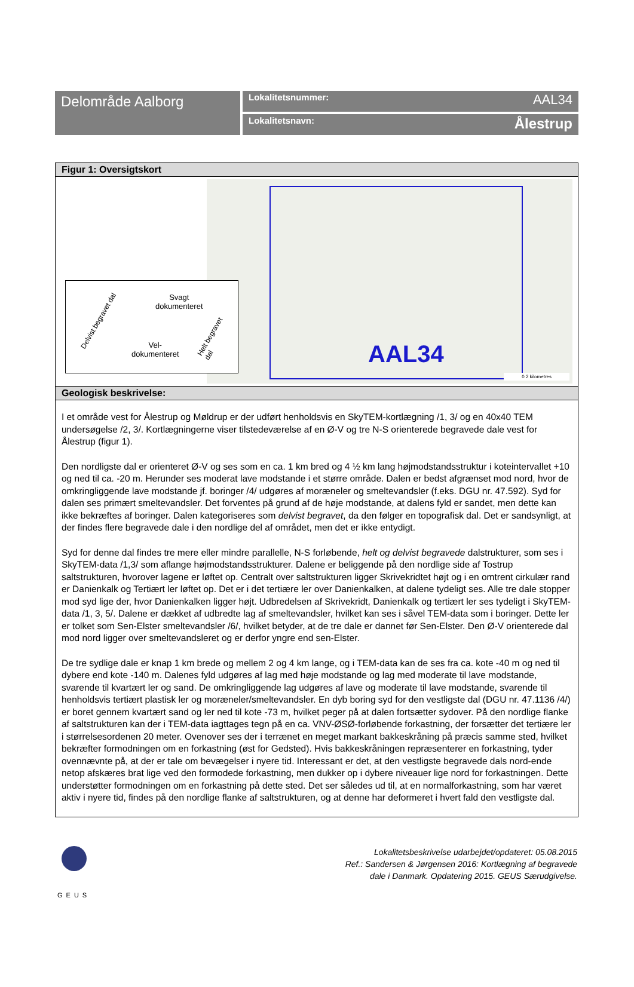Delområde Aalborg
Lokalitetsnummer: AAL34
Lokalitetsnavn: Ålestrup
Figur 1: Oversigtskort
AAL34
0 2 kilometres
Svagt
dokumenteret
Vel-
dokumenteret
Delvist begravet dal
Helt begravet dal
Geologisk beskrivelse:
I et område vest for Ålestrup og Møldrup er der udført henholdsvis en SkyTEM-kortlægning /1, 3/ og en 40x40 TEM undersøgelse /2, 3/. Kortlægningerne viser tilstedeværelse af en Ø-V og tre N-S orienterede begravede dale vest for Ålestrup (figur 1).
Den nordligste dal er orienteret Ø-V og ses som en ca. 1 km bred og 4 ½ km lang højmodstandsstruktur i koteintervallet +10 og ned til ca. -20 m. Herunder ses moderat lave modstande i et større område. Dalen er bedst afgrænset mod nord, hvor de omkringliggende lave modstande jf. boringer /4/ udgøres af moræneler og smeltevandsler (f.eks. DGU nr. 47.592). Syd for dalen ses primært smeltevandsler. Det forventes på grund af de høje modstande, at dalens fyld er sandet, men dette kan ikke bekræftes af boringer. Dalen kategoriseres som delvist begravet, da den følger en topografisk dal. Det er sandsynligt, at der findes flere begravede dale i den nordlige del af området, men det er ikke entydigt.
Syd for denne dal findes tre mere eller mindre parallelle, N-S forløbende, helt og delvist begravede dalstrukturer, som ses i SkyTEM-data /1,3/ som aflange højmodstandsstrukturer. Dalene er beliggende på den nordlige side af Tostrup saltstrukturen, hvorover lagene er løftet op. Centralt over saltstrukturen ligger Skrivekridtet højt og i en omtrent cirkulær rand er Danienkalk og Tertiært ler løftet op. Det er i det tertiære ler over Danienkalken, at dalene tydeligt ses. Alle tre dale stopper mod syd lige der, hvor Danienkalken ligger højt. Udbredelsen af Skrivekridt, Danienkalk og tertiært ler ses tydeligt i SkyTEM-data /1, 3, 5/. Dalene er dækket af udbredte lag af smeltevandsler, hvilket kan ses i såvel TEM-data som i boringer. Dette ler er tolket som Sen-Elster smeltevandsler /6/, hvilket betyder, at de tre dale er dannet før Sen-Elster. Den Ø-V orienterede dal mod nord ligger over smeltevandsleret og er derfor yngre end sen-Elster.
De tre sydlige dale er knap 1 km brede og mellem 2 og 4 km lange, og i TEM-data kan de ses fra ca. kote -40 m og ned til dybere end kote -140 m. Dalenes fyld udgøres af lag med høje modstande og lag med moderate til lave modstande, svarende til kvartært ler og sand. De omkringliggende lag udgøres af lave og moderate til lave modstande, svarende til henholdsvis tertiært plastisk ler og moræneler/smeltevandsler. En dyb boring syd for den vestligste dal (DGU nr. 47.1136 /4/) er boret gennem kvartært sand og ler ned til kote -73 m, hvilket peger på at dalen fortsætter sydover. På den nordlige flanke af saltstrukturen kan der i TEM-data iagttages tegn på en ca. VNV-ØSØ-forløbende forkastning, der forsætter det tertiære ler i størrelsesordenen 20 meter. Ovenover ses der i terrænet en meget markant bakkeskråning på præcis samme sted, hvilket bekræfter formodningen om en forkastning (øst for Gedsted). Hvis bakkeskråningen repræsenterer en forkastning, tyder ovennævnte på, at der er tale om bevægelser i nyere tid. Interessant er det, at den vestligste begravede dals nord-ende netop afskæres brat lige ved den formodede forkastning, men dukker op i dybere niveauer lige nord for forkastningen. Dette understøtter formodningen om en forkastning på dette sted. Det ser således ud til, at en normalforkastning, som har været aktiv i nyere tid, findes på den nordlige flanke af saltstrukturen, og at denne har deformeret i hvert fald den vestligste dal.
GEUS
Lokalitetsbeskrivelse udarbejdet/opdateret: 05.08.2015
Ref.: Sandersen & Jørgensen 2016: Kortlægning af begravede
dale i Danmark. Opdatering 2015. GEUS Særudgivelse.